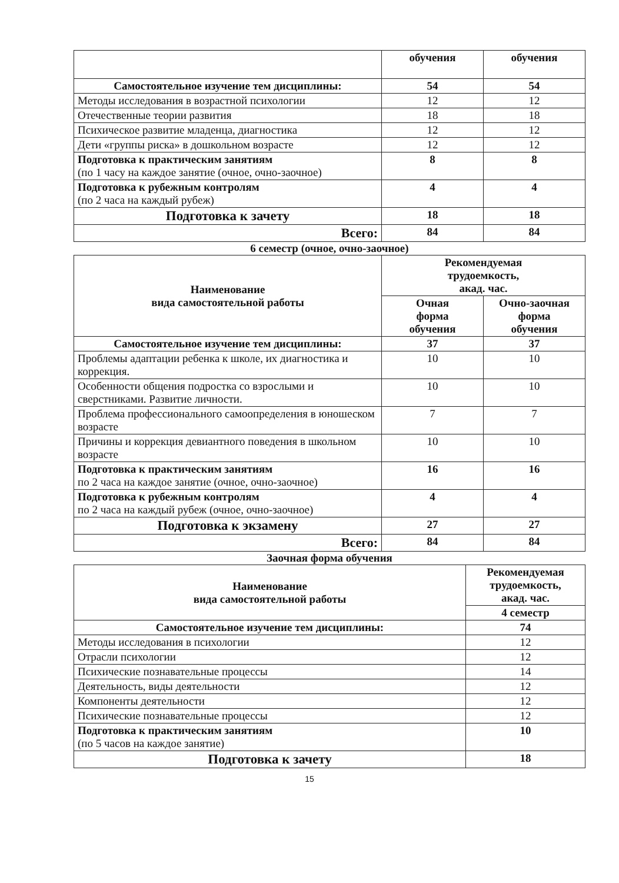| | обучения | обучения |
| Самостоятельное изучение тем дисциплины: | 54 | 54 |
| Методы исследования в возрастной психологии | 12 | 12 |
| Отечественные теории развития | 18 | 18 |
| Психическое развитие младенца, диагностика | 12 | 12 |
| Дети «группы риска» в дошкольном возрасте | 12 | 12 |
| Подготовка к практическим занятиям (по 1 часу на каждое занятие (очное, очно-заочное) | 8 | 8 |
| Подготовка к рубежным контролям (по 2 часа на каждый рубеж) | 4 | 4 |
| Подготовка к зачету | 18 | 18 |
| Всего: | 84 | 84 |
6 семестр (очное, очно-заочное)
| Наименование вида самостоятельной работы | Рекомендуемая трудоемкость, акад. час. | |
| --- | --- | --- |
| | Очная форма обучения | Очно-заочная форма обучения |
| Самостоятельное изучение тем дисциплины: | 37 | 37 |
| Проблемы адаптации ребенка к школе, их диагностика и коррекция. | 10 | 10 |
| Особенности общения подростка со взрослыми и сверстниками. Развитие личности. | 10 | 10 |
| Проблема профессионального самоопределения в юношеском возрасте | 7 | 7 |
| Причины и коррекция девиантного поведения в школьном возрасте | 10 | 10 |
| Подготовка к практическим занятиям по 2 часа на каждое занятие (очное, очно-заочное) | 16 | 16 |
| Подготовка к рубежным контролям по 2 часа на каждый рубеж (очное, очно-заочное) | 4 | 4 |
| Подготовка к экзамену | 27 | 27 |
| Всего: | 84 | 84 |
Заочная форма обучения
| Наименование вида самостоятельной работы | Рекомендуемая трудоемкость, акад. час. |
| --- | --- |
| | 4 семестр |
| Самостоятельное изучение тем дисциплины: | 74 |
| Методы исследования в психологии | 12 |
| Отрасли психологии | 12 |
| Психические познавательные процессы | 14 |
| Деятельность, виды деятельности | 12 |
| Компоненты деятельности | 12 |
| Психические познавательные процессы | 12 |
| Подготовка к практическим занятиям (по 5 часов на каждое занятие) | 10 |
| Подготовка к зачету | 18 |
15